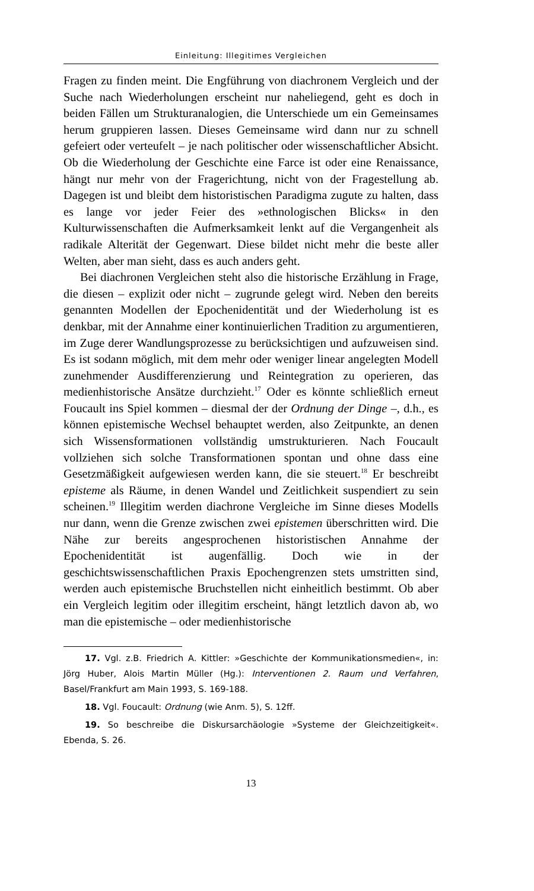Einleitung: Illegitimes Vergleichen
Fragen zu finden meint. Die Engführung von diachronem Vergleich und der Suche nach Wiederholungen erscheint nur naheliegend, geht es doch in beiden Fällen um Strukturanalogien, die Unterschiede um ein Gemeinsames herum gruppieren lassen. Dieses Gemeinsame wird dann nur zu schnell gefeiert oder verteufelt – je nach politischer oder wissenschaftlicher Absicht. Ob die Wiederholung der Geschichte eine Farce ist oder eine Renaissance, hängt nur mehr von der Fragerichtung, nicht von der Fragestellung ab. Dagegen ist und bleibt dem historistischen Paradigma zugute zu halten, dass es lange vor jeder Feier des »ethnologischen Blicks« in den Kulturwissenschaften die Aufmerksamkeit lenkt auf die Vergangenheit als radikale Alterität der Gegenwart. Diese bildet nicht mehr die beste aller Welten, aber man sieht, dass es auch anders geht.
Bei diachronen Vergleichen steht also die historische Erzählung in Frage, die diesen – explizit oder nicht – zugrunde gelegt wird. Neben den bereits genannten Modellen der Epochenidentität und der Wiederholung ist es denkbar, mit der Annahme einer kontinuierlichen Tradition zu argumentieren, im Zuge derer Wandlungsprozesse zu berücksichtigen und aufzuweisen sind. Es ist sodann möglich, mit dem mehr oder weniger linear angelegten Modell zunehmender Ausdifferenzierung und Reintegration zu operieren, das medienhistorische Ansätze durchzieht.<sup>17</sup> Oder es könnte schließlich erneut Foucault ins Spiel kommen – diesmal der der Ordnung der Dinge –, d.h., es können epistemische Wechsel behauptet werden, also Zeitpunkte, an denen sich Wissensformationen vollständig umstrukturieren. Nach Foucault vollziehen sich solche Transformationen spontan und ohne dass eine Gesetzmäßigkeit aufgewiesen werden kann, die sie steuert.<sup>18</sup> Er beschreibt episteme als Räume, in denen Wandel und Zeitlichkeit suspendiert zu sein scheinen.<sup>19</sup> Illegitim werden diachrone Vergleiche im Sinne dieses Modells nur dann, wenn die Grenze zwischen zwei epistemen überschritten wird. Die Nähe zur bereits angesprochenen historistischen Annahme der Epochenidentität ist augenfällig. Doch wie in der geschichtswissenschaftlichen Praxis Epochengrenzen stets umstritten sind, werden auch epistemische Bruchstellen nicht einheitlich bestimmt. Ob aber ein Vergleich legitim oder illegitim erscheint, hängt letztlich davon ab, wo man die epistemische – oder medienhistorische
17. Vgl. z.B. Friedrich A. Kittler: »Geschichte der Kommunikationsmedien«, in: Jörg Huber, Alois Martin Müller (Hg.): Interventionen 2. Raum und Verfahren, Basel/Frankfurt am Main 1993, S. 169-188.
18. Vgl. Foucault: Ordnung (wie Anm. 5), S. 12ff.
19. So beschreibe die Diskursarchäologie »Systeme der Gleichzeitigkeit«. Ebenda, S. 26.
13